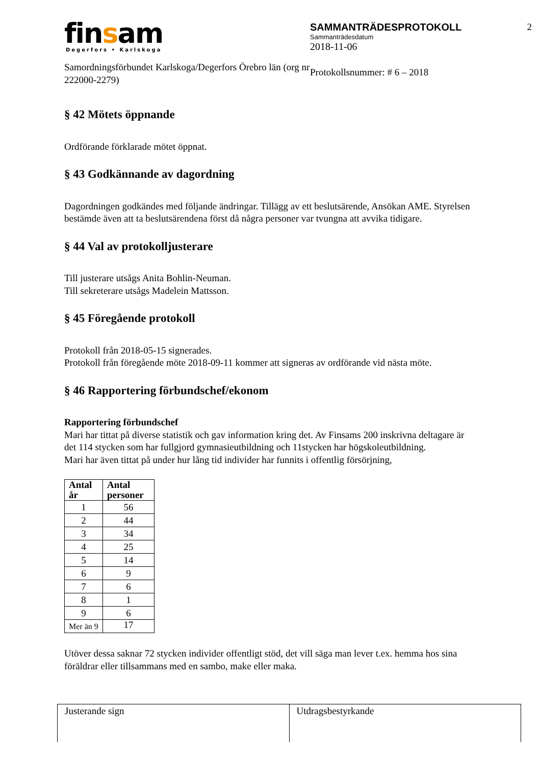finsam
Degerfors • Karlskoga
Samordningsförbundet Karlskoga/Degerfors Örebro län (org nr 222000-2279)
SAMMANTRÄDESPROTOKOLL
Sammanträdesdatum
2018-11-06
Protokollsnummer: # 6 – 2018
2
§ 42 Mötets öppnande
Ordförande förklarade mötet öppnat.
§ 43 Godkännande av dagordning
Dagordningen godkändes med följande ändringar. Tillägg av ett beslutsärende, Ansökan AME. Styrelsen bestämde även att ta beslutsärendena först då några personer var tvungna att avvika tidigare.
§ 44 Val av protokolljusterare
Till justerare utsågs Anita Bohlin-Neuman.
Till sekreterare utsågs Madelein Mattsson.
§ 45 Föregående protokoll
Protokoll från 2018-05-15 signerades.
Protokoll från föregående möte 2018-09-11 kommer att signeras av ordförande vid nästa möte.
§ 46 Rapportering förbundschef/ekonom
Rapportering förbundschef
Mari har tittat på diverse statistik och gav information kring det. Av Finsams 200 inskrivna deltagare är det 114 stycken som har fullgjord gymnasieutbildning och 11stycken har högskoleutbildning.
Mari har även tittat på under hur lång tid individer har funnits i offentlig försörjning,
| Antal år | Antal personer |
| --- | --- |
| 1 | 56 |
| 2 | 44 |
| 3 | 34 |
| 4 | 25 |
| 5 | 14 |
| 6 | 9 |
| 7 | 6 |
| 8 | 1 |
| 9 | 6 |
| Mer än 9 | 17 |
Utöver dessa saknar 72 stycken individer offentligt stöd, det vill säga man lever t.ex. hemma hos sina föräldrar eller tillsammans med en sambo, make eller maka.
Justerande sign Utdragsbestyrkande